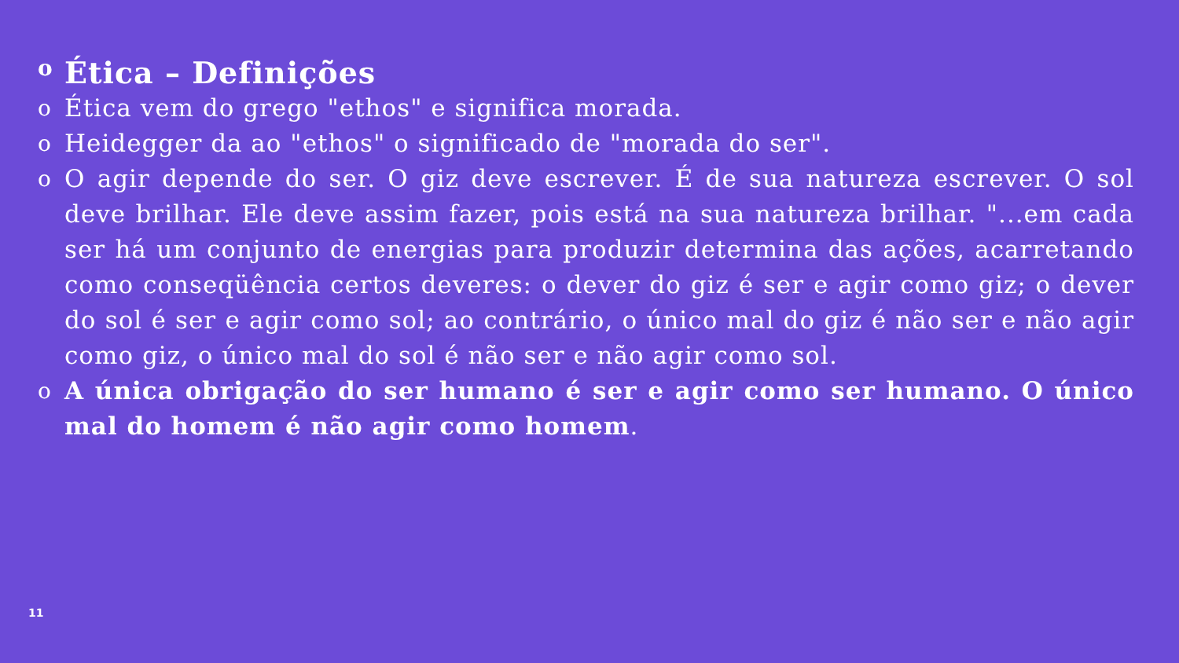o Ética – Definições
o Ética vem do grego "ethos" e significa morada.
o Heidegger da ao "ethos" o significado de "morada do ser".
o O agir depende do ser. O giz deve escrever. É de sua natureza escrever. O sol deve brilhar. Ele deve assim fazer, pois está na sua natureza brilhar. "...em cada ser há um conjunto de energias para produzir determina das ações, acarretando como conseqüência certos deveres: o dever do giz é ser e agir como giz; o dever do sol é ser e agir como sol; ao contrário, o único mal do giz é não ser e não agir como giz, o único mal do sol é não ser e não agir como sol.
o A única obrigação do ser humano é ser e agir como ser humano. O único mal do homem é não agir como homem.
11